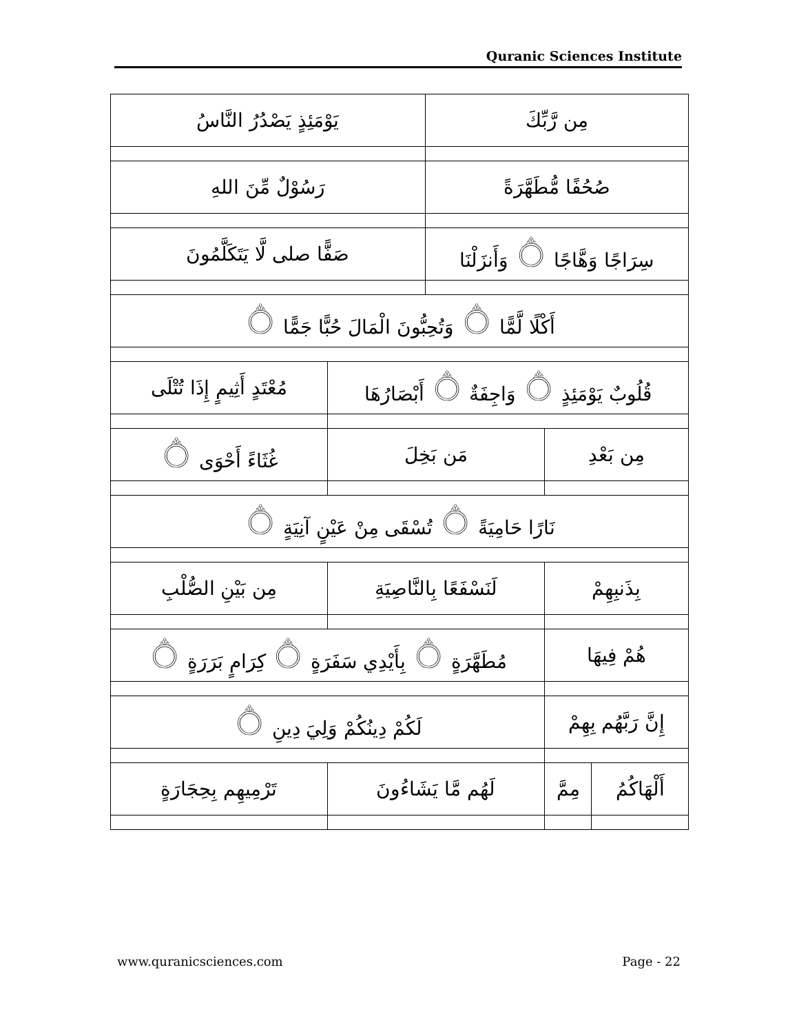Quranic Sciences Institute
| يَوْمَئِذٍ يَصْدُرُ النَّاسُ | | مِن رَّبِّكَ | | |
| رَسُوْلٌ مِّنَ اللهِ | | صُحُفًا مُّطَهَّرَةً | | |
| صَفًّا صلى لَّا يَتَكَلَّمُونَ | | سِرَاجًا وَهَّاجًا ۝ وَأَنزَلْنَا | | |
| أَكْلًا لَّمًّا ۝ وَتُحِبُّونَ الْمَالَ حُبًّا جَمًّا ۝ | | | | |
| مُعْتَدٍ أَثِيمٍ إِذَا تُتْلَى | قُلُوبٌ يَوْمَئِذٍ ۝ وَاجِفَةٌ ۝ أَبْصَارُهَا | | | |
| غُثَاءً أَحْوَى ۝ | مَن بَخِلَ | | مِن بَعْدِ | |
| نَارًا حَامِيَةً ۝ تُسْقَى مِنْ عَيْنٍ آنِيَةٍ ۝ | | | | |
| مِن بَيْنِ الصُّلْبِ | لَنَسْفَعًا بِالنَّاصِيَةِ | | بِذَنبِهِمْ | |
| مُطَهَّرَةٍ ۝ بِأَيْدِي سَفَرَةٍ ۝ كِرَامٍ بَرَرَةٍ ۝ | | | هُمْ فِيهَا | |
| لَكُمْ دِينُكُمْ وَلِيَ دِينِ ۝ | | | إِنَّ رَبَّهُم بِهِمْ | |
| تَرْمِيهِم بِحِجَارَةٍ | لَهُم مَّا يَشَاءُونَ | | مِمَّ | أَلْهَاكُمُ |
www.quranicsciences.com Page - 22